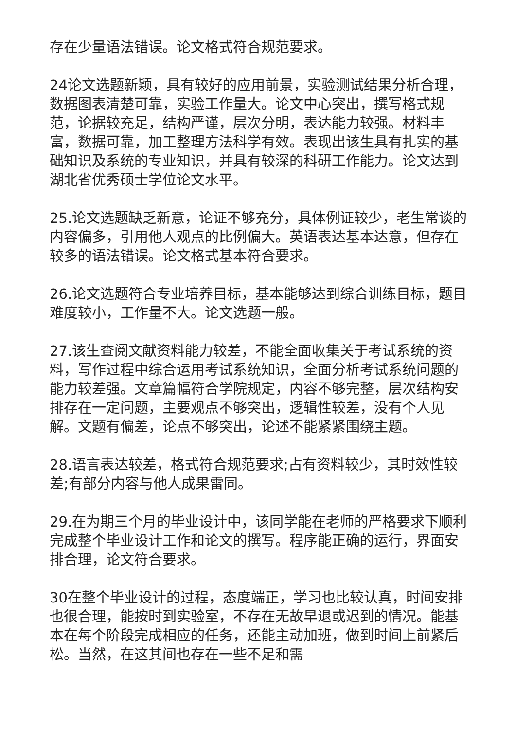存在少量语法错误。论文格式符合规范要求。
24论文选题新颖，具有较好的应用前景，实验测试结果分析合理，数据图表清楚可靠，实验工作量大。论文中心突出，撰写格式规范，论据较充足，结构严谨，层次分明，表达能力较强。材料丰富，数据可靠，加工整理方法科学有效。表现出该生具有扎实的基础知识及系统的专业知识，并具有较深的科研工作能力。论文达到湖北省优秀硕士学位论文水平。
25.论文选题缺乏新意，论证不够充分，具体例证较少，老生常谈的内容偏多，引用他人观点的比例偏大。英语表达基本达意，但存在较多的语法错误。论文格式基本符合要求。
26.论文选题符合专业培养目标，基本能够达到综合训练目标，题目难度较小，工作量不大。论文选题一般。
27.该生查阅文献资料能力较差，不能全面收集关于考试系统的资料，写作过程中综合运用考试系统知识，全面分析考试系统问题的能力较差强。文章篇幅符合学院规定，内容不够完整，层次结构安排存在一定问题，主要观点不够突出，逻辑性较差，没有个人见解。文题有偏差，论点不够突出，论述不能紧紧围绕主题。
28.语言表达较差，格式符合规范要求;占有资料较少，其时效性较差;有部分内容与他人成果雷同。
29.在为期三个月的毕业设计中，该同学能在老师的严格要求下顺利完成整个毕业设计工作和论文的撰写。程序能正确的运行，界面安排合理，论文符合要求。
30在整个毕业设计的过程，态度端正，学习也比较认真，时间安排也很合理，能按时到实验室，不存在无故早退或迟到的情况。能基本在每个阶段完成相应的任务，还能主动加班，做到时间上前紧后松。当然，在这其间也存在一些不足和需